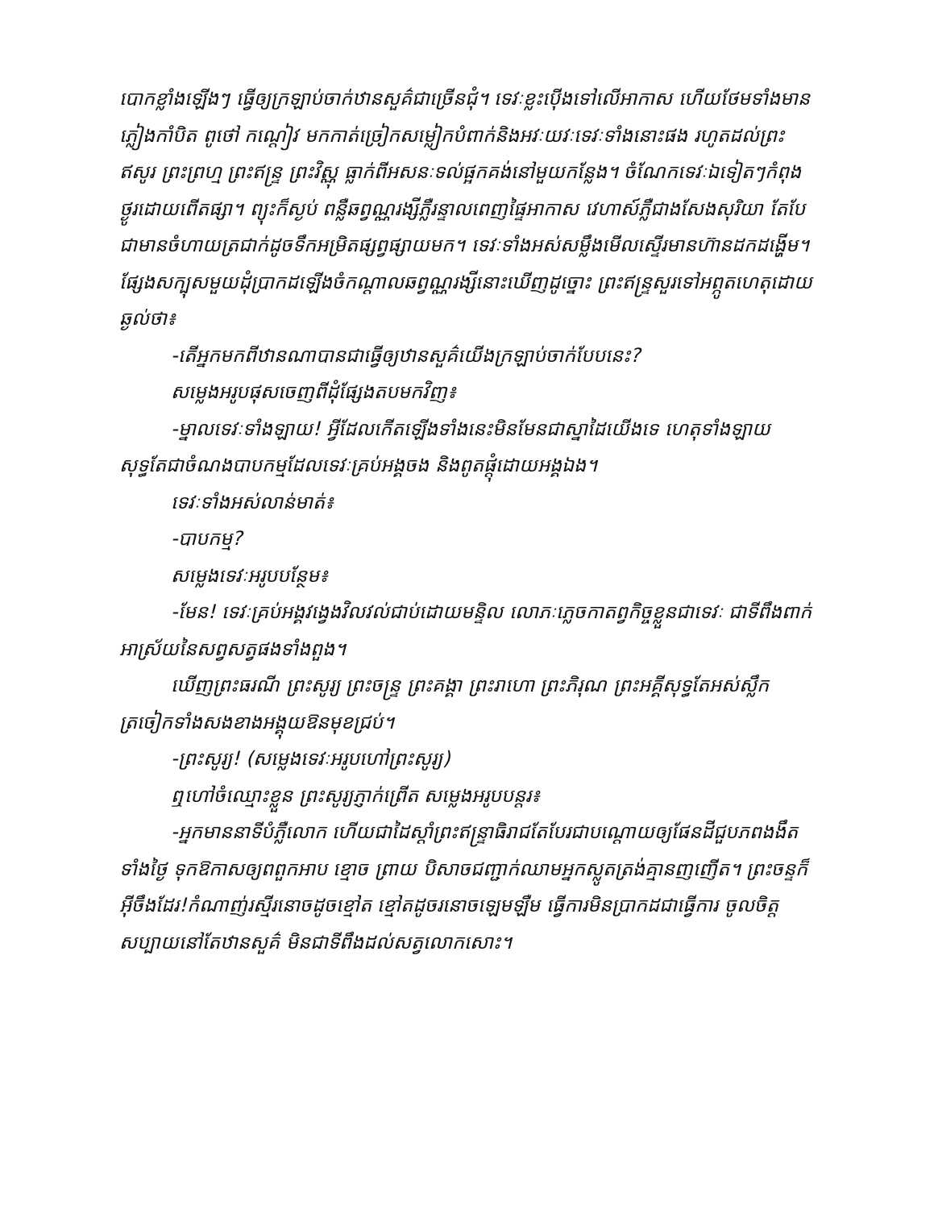បោកខ្លាំងឡើងៗ ធ្វើឲ្យក្រឡាប់ចាក់ឋានសួគ៌ជាច្រើនជុំ។ ទេវៈខ្លះប៉ើងទៅលើអាកាស ហើយថែមទាំងមានភ្លៀងកាំបិត ពូថៅ កណ្ដៀវ មកកាត់ច្រៀកសម្លៀកបំពាក់និងអវៈយវៈទេវៈទាំងនោះផង រហូតដល់ព្រះឥសូរ ព្រះព្រហ្ម ព្រះឥន្ទ្រ ព្រះវិស្ណុ ធ្លាក់ពីអសនៈទល់ផ្អកគង់នៅមួយកន្លែង។ ចំណែកទេវៈឯទៀតៗកំពុងថ្ងូរដោយពើតផ្សា។ ព្យុះក៏ស្ងប់ ពន្លឺឆព្វណ្ណរង្សីភ្លឺរន្ទាលពេញផ្ទៃអាកាស វេហាស៍ភ្លឺជាងសែងសុរិយា តែបែជាមានចំហាយត្រជាក់ដូចទឹកអម្រិតផ្សព្វផ្សាយមក។ ទេវៈទាំងអស់សម្លឹងមើលស្ទើរមានហ៊ានដកដង្ហើម។ ផ្សែងសក្បុសមួយដុំប្រាកដឡើងចំកណ្ដាលឆព្វណ្ណរង្សីនោះឃើញដូច្នោះ ព្រះឥន្ទ្រសួរទៅអព្ភូតហេតុដោយឆ្ងល់ថា៖
-តើអ្នកមកពីឋានណាបានជាធ្វើឲ្យឋានសួគ៌យើងក្រឡាប់ចាក់បែបនេះ?
សម្លេងអរូបផុសចេញពីដុំផ្សែងតបមកវិញ៖
-ម្នាលទេវៈទាំងឡាយ! អ្វីដែលកើតឡើងទាំងនេះមិនមែនជាស្នាដៃយើងទេ ហេតុទាំងឡាយសុទ្ធតែជាចំណងបាបកម្មដែលទេវៈគ្រប់អង្គចង និងពូតផ្ដុំដោយអង្គឯង។
ទេវៈទាំងអស់លាន់មាត់៖
-បាបកម្ម?
សម្លេងទេវៈអរូបបន្ថែម៖
-មែន! ទេវៈគ្រប់អង្គវង្វេងវិលវល់ជាប់ដោយមន្ទិល លោភៈភ្លេចកាតព្វកិច្ចខ្លួនជាទេវៈ ជាទីពឹងពាក់អាស្រ័យនៃសព្វសត្វផងទាំងពួង។
ឃើញព្រះធរណី ព្រះសូរ្យ ព្រះចន្ទ្រ ព្រះគង្គា ព្រះរាហោ ព្រះភិរុណ ព្រះអគ្គីសុទ្ធតែអស់ស្លឹកត្រចៀកទាំងសងខាងអង្គុយឱនមុខជ្រប់។
-ព្រះសូរ្យ! (សម្លេងទេវៈអរូបហៅព្រះសូរ្យ)
ឮហៅចំឈ្មោះខ្លួន ព្រះសូរ្យភ្ញាក់ព្រើត សម្លេងអរូបបន្តរ៖
-អ្នកមាននាទីបំភ្លឺលោក ហើយជាដៃស្ដាំព្រះឥន្ទ្រាធិរាជតែបែរជាបណ្ដោយឲ្យផែនដីជួបភពងងឹតទាំងថ្ងៃ ទុកឱកាសឲ្យពពួកអាប ខ្មោច ព្រាយ បិសាចជញ្ជាក់ឈាមអ្នកស្លូតត្រង់គ្មានញញើត។ ព្រះចន្ទក៏អ៊ីចឹងដែរ!កំណាញ់រស្មីរនោចដូចខ្មៅត ខ្មៅតដូចរនោចឡេមឡឺម ធ្វើការមិនប្រាកដជាធ្វើការ ចូលចិត្តសប្បាយនៅតែឋានសួគ៌ មិនជាទីពឹងដល់សត្វលោកសោះ។